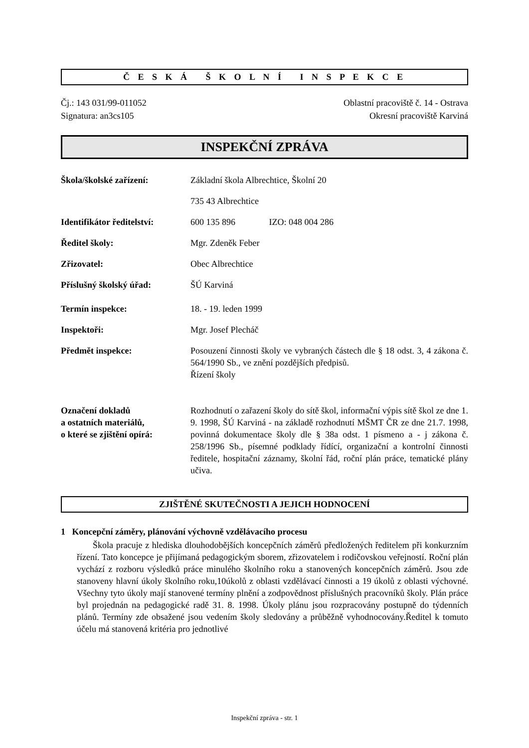Č E S K Á Š K O L N Í I N S P E K C E
Čj.: 143 031/99-011052
Signatura: an3cs105
Oblastní pracoviště č. 14 - Ostrava
Okresní pracoviště Karviná
INSPEKČNÍ ZPRÁVA
Škola/školské zařízení: Základní škola Albrechtice, Školní 20
735 43 Albrechtice
Identifikátor ředitelství:
600 135 896 IZO: 048 004 286
Ředitel školy: Mgr. Zdeněk Feber
Zřizovatel: Obec Albrechtice
Příslušný školský úřad: ŠÚ Karviná
Termín inspekce: 18. - 19. leden 1999
Inspektoři: Mgr. Josef Plecháč
Předmět inspekce: Posouzení činnosti školy ve vybraných částech dle § 18 odst. 3, 4 zákona č. 564/1990 Sb., ve znění pozdějších předpisů.
Řízení školy
Označení dokladů
a ostatních materiálů,
o které se zjištění opírá:
Rozhodnutí o zařazení školy do sítě škol, informační výpis sítě škol ze dne 1. 9. 1998, ŠÚ Karviná - na základě rozhodnutí MŠMT ČR ze dne 21.7. 1998, povinná dokumentace školy dle § 38a odst. 1 písmeno a - j zákona č. 258/1996 Sb., písemné podklady řídící, organizační a kontrolní činnosti ředitele, hospitační záznamy, školní řád, roční plán práce, tematické plány učiva.
ZJIŠTĚNÉ SKUTEČNOSTI A JEJICH HODNOCENÍ
1 Koncepční záměry, plánování výchovně vzdělávacího procesu
Škola pracuje z hlediska dlouhodobějších koncepčních záměrů předložených ředitelem při konkurzním řízení. Tato koncepce je přijímaná pedagogickým sborem, zřizovatelem i rodičovskou veřejností. Roční plán vychází z rozboru výsledků práce minulého školního roku a stanovených koncepčních záměrů. Jsou zde stanoveny hlavní úkoly školního roku,10úkolů z oblasti vzdělávací činnosti a 19 úkolů z oblasti výchovné. Všechny tyto úkoly mají stanovené termíny plnění a zodpovědnost příslušných pracovníků školy. Plán práce byl projednán na pedagogické radě 31. 8. 1998. Úkoly plánu jsou rozpracovány postupně do týdenních plánů. Termíny zde obsažené jsou vedením školy sledovány a průběžně vyhodnocovány.Ředitel k tomuto účelu má stanovená kritéria pro jednotlivé
Inspekční zpráva - str. 1